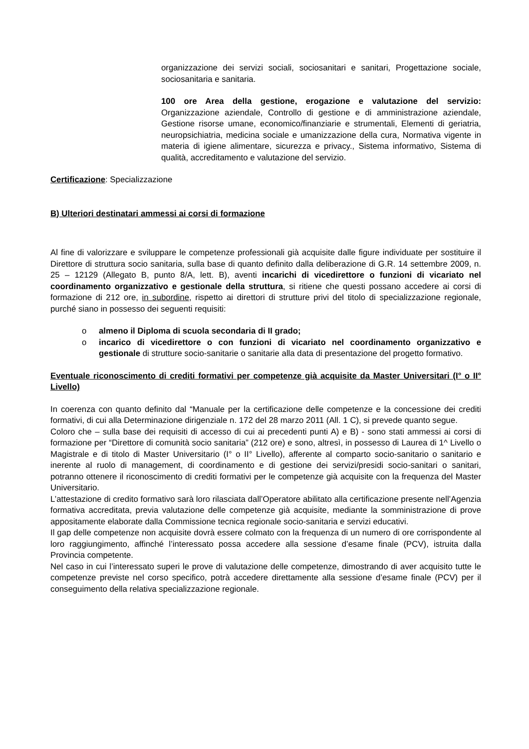organizzazione dei servizi sociali, sociosanitari e sanitari, Progettazione sociale, sociosanitaria e sanitaria.
100 ore Area della gestione, erogazione e valutazione del servizio: Organizzazione aziendale, Controllo di gestione e di amministrazione aziendale, Gestione risorse umane, economico/finanziarie e strumentali, Elementi di geriatria, neuropsichiatria, medicina sociale e umanizzazione della cura, Normativa vigente in materia di igiene alimentare, sicurezza e privacy., Sistema informativo, Sistema di qualità, accreditamento e valutazione del servizio.
Certificazione: Specializzazione
B) Ulteriori destinatari ammessi ai corsi di formazione
Al fine di valorizzare e sviluppare le competenze professionali già acquisite dalle figure individuate per sostituire il Direttore di struttura socio sanitaria, sulla base di quanto definito dalla deliberazione di G.R. 14 settembre 2009, n. 25 – 12129 (Allegato B, punto 8/A, lett. B), aventi incarichi di vicedirettore o funzioni di vicariato nel coordinamento organizzativo e gestionale della struttura, si ritiene che questi possano accedere ai corsi di formazione di 212 ore, in subordine, rispetto ai direttori di strutture privi del titolo di specializzazione regionale, purché siano in possesso dei seguenti requisiti:
o almeno il Diploma di scuola secondaria di II grado;
o incarico di vicedirettore o con funzioni di vicariato nel coordinamento organizzativo e gestionale di strutture socio-sanitarie o sanitarie alla data di presentazione del progetto formativo.
Eventuale riconoscimento di crediti formativi per competenze già acquisite da Master Universitari (I° o II° Livello)
In coerenza con quanto definito dal “Manuale per la certificazione delle competenze e la concessione dei crediti formativi, di cui alla Determinazione dirigenziale n. 172 del 28 marzo 2011 (All. 1 C), si prevede quanto segue.
Coloro che – sulla base dei requisiti di accesso di cui ai precedenti punti A) e B) - sono stati ammessi ai corsi di formazione per “Direttore di comunità socio sanitaria” (212 ore) e sono, altresì, in possesso di Laurea di 1^ Livello o Magistrale e di titolo di Master Universitario (I° o II° Livello), afferente al comparto socio-sanitario o sanitario e inerente al ruolo di management, di coordinamento e di gestione dei servizi/presidi socio-sanitari o sanitari, potranno ottenere il riconoscimento di crediti formativi per le competenze già acquisite con la frequenza del Master Universitario.
L’attestazione di credito formativo sarà loro rilasciata dall’Operatore abilitato alla certificazione presente nell’Agenzia formativa accreditata, previa valutazione delle competenze già acquisite, mediante la somministrazione di prove appositamente elaborate dalla Commissione tecnica regionale socio-sanitaria e servizi educativi.
Il gap delle competenze non acquisite dovrà essere colmato con la frequenza di un numero di ore corrispondente al loro raggiungimento, affinché l’interessato possa accedere alla sessione d’esame finale (PCV), istruita dalla Provincia competente.
Nel caso in cui l’interessato superi le prove di valutazione delle competenze, dimostrando di aver acquisito tutte le competenze previste nel corso specifico, potrà accedere direttamente alla sessione d’esame finale (PCV) per il conseguimento della relativa specializzazione regionale.